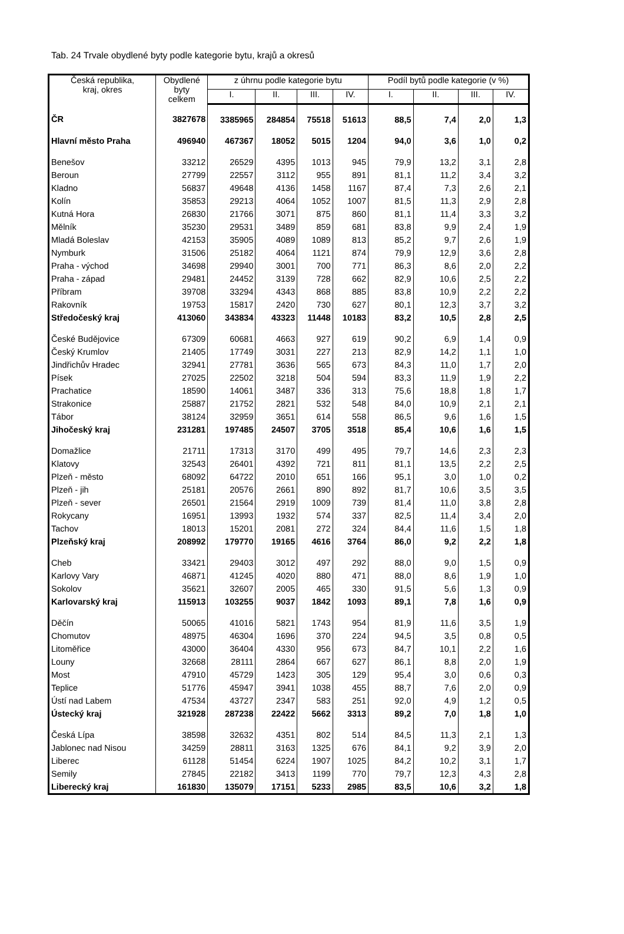Tab. 24 Trvale obydlené byty podle kategorie bytu, krajů a okresů
| Česká republika, kraj, okres | Obydlené byty celkem | z úhrnu podle kategorie bytu | | | | Podíl bytů podle kategorie (v %) | | | |
| --- | --- | --- | --- | --- | --- | --- | --- | --- | --- |
| | | I. | II. | III. | IV. | I. | II. | III. | IV. |
| ČR | 3827678 | 3385965 | 284854 | 75518 | 51613 | 88,5 | 7,4 | 2,0 | 1,3 |
| Hlavní město Praha | 496940 | 467367 | 18052 | 5015 | 1204 | 94,0 | 3,6 | 1,0 | 0,2 |
| Benešov | 33212 | 26529 | 4395 | 1013 | 945 | 79,9 | 13,2 | 3,1 | 2,8 |
| Beroun | 27799 | 22557 | 3112 | 955 | 891 | 81,1 | 11,2 | 3,4 | 3,2 |
| Kladno | 56837 | 49648 | 4136 | 1458 | 1167 | 87,4 | 7,3 | 2,6 | 2,1 |
| Kolín | 35853 | 29213 | 4064 | 1052 | 1007 | 81,5 | 11,3 | 2,9 | 2,8 |
| Kutná Hora | 26830 | 21766 | 3071 | 875 | 860 | 81,1 | 11,4 | 3,3 | 3,2 |
| Mělník | 35230 | 29531 | 3489 | 859 | 681 | 83,8 | 9,9 | 2,4 | 1,9 |
| Mladá Boleslav | 42153 | 35905 | 4089 | 1089 | 813 | 85,2 | 9,7 | 2,6 | 1,9 |
| Nymburk | 31506 | 25182 | 4064 | 1121 | 874 | 79,9 | 12,9 | 3,6 | 2,8 |
| Praha - východ | 34698 | 29940 | 3001 | 700 | 771 | 86,3 | 8,6 | 2,0 | 2,2 |
| Praha - západ | 29481 | 24452 | 3139 | 728 | 662 | 82,9 | 10,6 | 2,5 | 2,2 |
| Příbram | 39708 | 33294 | 4343 | 868 | 885 | 83,8 | 10,9 | 2,2 | 2,2 |
| Rakovník | 19753 | 15817 | 2420 | 730 | 627 | 80,1 | 12,3 | 3,7 | 3,2 |
| Středočeský kraj | 413060 | 343834 | 43323 | 11448 | 10183 | 83,2 | 10,5 | 2,8 | 2,5 |
| České Budějovice | 67309 | 60681 | 4663 | 927 | 619 | 90,2 | 6,9 | 1,4 | 0,9 |
| Český Krumlov | 21405 | 17749 | 3031 | 227 | 213 | 82,9 | 14,2 | 1,1 | 1,0 |
| Jindřichův Hradec | 32941 | 27781 | 3636 | 565 | 673 | 84,3 | 11,0 | 1,7 | 2,0 |
| Písek | 27025 | 22502 | 3218 | 504 | 594 | 83,3 | 11,9 | 1,9 | 2,2 |
| Prachatice | 18590 | 14061 | 3487 | 336 | 313 | 75,6 | 18,8 | 1,8 | 1,7 |
| Strakonice | 25887 | 21752 | 2821 | 532 | 548 | 84,0 | 10,9 | 2,1 | 2,1 |
| Tábor | 38124 | 32959 | 3651 | 614 | 558 | 86,5 | 9,6 | 1,6 | 1,5 |
| Jihočeský kraj | 231281 | 197485 | 24507 | 3705 | 3518 | 85,4 | 10,6 | 1,6 | 1,5 |
| Domažlice | 21711 | 17313 | 3170 | 499 | 495 | 79,7 | 14,6 | 2,3 | 2,3 |
| Klatovy | 32543 | 26401 | 4392 | 721 | 811 | 81,1 | 13,5 | 2,2 | 2,5 |
| Plzeň - město | 68092 | 64722 | 2010 | 651 | 166 | 95,1 | 3,0 | 1,0 | 0,2 |
| Plzeň - jih | 25181 | 20576 | 2661 | 890 | 892 | 81,7 | 10,6 | 3,5 | 3,5 |
| Plzeň - sever | 26501 | 21564 | 2919 | 1009 | 739 | 81,4 | 11,0 | 3,8 | 2,8 |
| Rokycany | 16951 | 13993 | 1932 | 574 | 337 | 82,5 | 11,4 | 3,4 | 2,0 |
| Tachov | 18013 | 15201 | 2081 | 272 | 324 | 84,4 | 11,6 | 1,5 | 1,8 |
| Plzeňský kraj | 208992 | 179770 | 19165 | 4616 | 3764 | 86,0 | 9,2 | 2,2 | 1,8 |
| Cheb | 33421 | 29403 | 3012 | 497 | 292 | 88,0 | 9,0 | 1,5 | 0,9 |
| Karlovy Vary | 46871 | 41245 | 4020 | 880 | 471 | 88,0 | 8,6 | 1,9 | 1,0 |
| Sokolov | 35621 | 32607 | 2005 | 465 | 330 | 91,5 | 5,6 | 1,3 | 0,9 |
| Karlovarský kraj | 115913 | 103255 | 9037 | 1842 | 1093 | 89,1 | 7,8 | 1,6 | 0,9 |
| Děčín | 50065 | 41016 | 5821 | 1743 | 954 | 81,9 | 11,6 | 3,5 | 1,9 |
| Chomutov | 48975 | 46304 | 1696 | 370 | 224 | 94,5 | 3,5 | 0,8 | 0,5 |
| Litoměřice | 43000 | 36404 | 4330 | 956 | 673 | 84,7 | 10,1 | 2,2 | 1,6 |
| Louny | 32668 | 28111 | 2864 | 667 | 627 | 86,1 | 8,8 | 2,0 | 1,9 |
| Most | 47910 | 45729 | 1423 | 305 | 129 | 95,4 | 3,0 | 0,6 | 0,3 |
| Teplice | 51776 | 45947 | 3941 | 1038 | 455 | 88,7 | 7,6 | 2,0 | 0,9 |
| Ústí nad Labem | 47534 | 43727 | 2347 | 583 | 251 | 92,0 | 4,9 | 1,2 | 0,5 |
| Ústecký kraj | 321928 | 287238 | 22422 | 5662 | 3313 | 89,2 | 7,0 | 1,8 | 1,0 |
| Česká Lípa | 38598 | 32632 | 4351 | 802 | 514 | 84,5 | 11,3 | 2,1 | 1,3 |
| Jablonec nad Nisou | 34259 | 28811 | 3163 | 1325 | 676 | 84,1 | 9,2 | 3,9 | 2,0 |
| Liberec | 61128 | 51454 | 6224 | 1907 | 1025 | 84,2 | 10,2 | 3,1 | 1,7 |
| Semily | 27845 | 22182 | 3413 | 1199 | 770 | 79,7 | 12,3 | 4,3 | 2,8 |
| Liberecký kraj | 161830 | 135079 | 17151 | 5233 | 2985 | 83,5 | 10,6 | 3,2 | 1,8 |